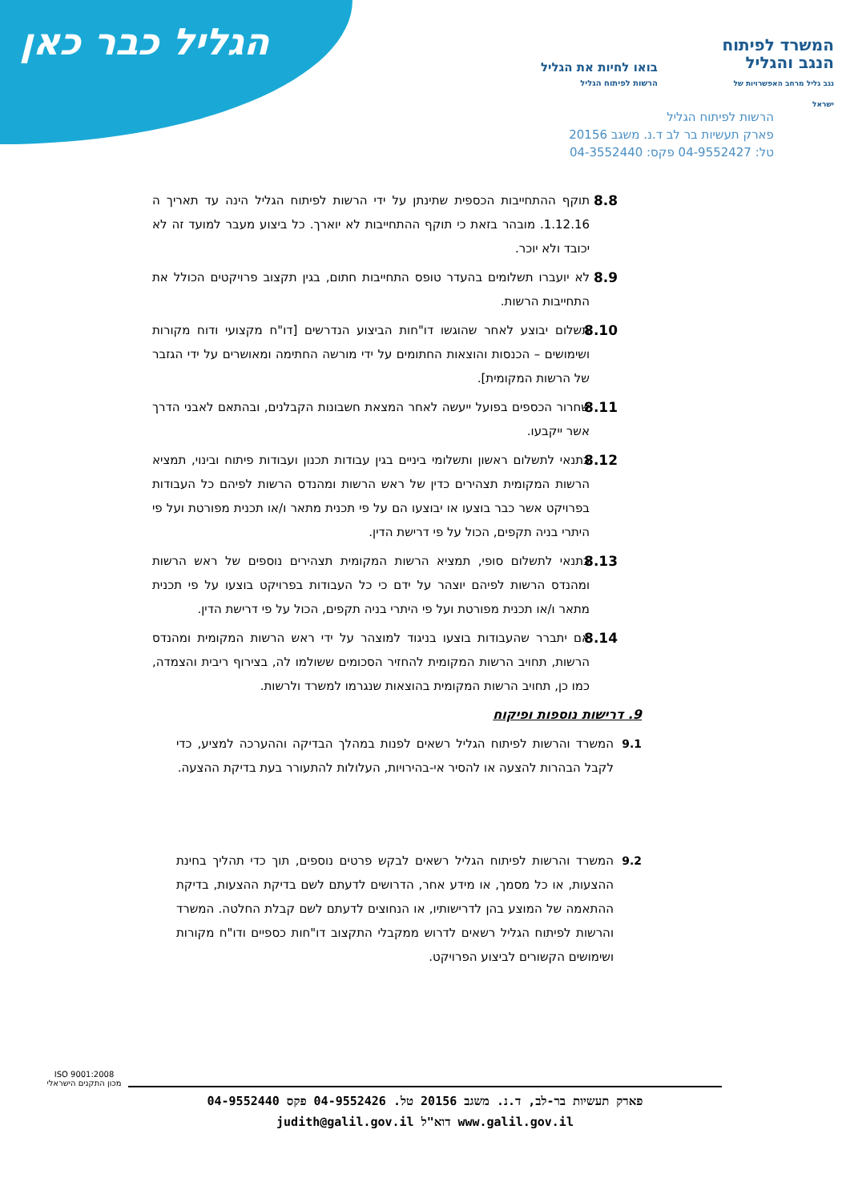הגליל כבר כאן
המשרד לפיתוח הנגב והגליל
נגב גליל מרחב האפשרויות של ישראל
בואו לחיות את הגליל
הרשות לפיתוח הגליל
הרשות לפיתוח הגליל
פארק תעשיות בר לב ד.נ. משגב 20156
טל: 04-9552427 פקס: 04-3552440
8.8 תוקף ההתחייבות הכספית שתינתן על ידי הרשות לפיתוח הגליל הינה עד תאריך ה 1.12.16. מובהר בזאת כי תוקף ההתחייבות לא יוארך. כל ביצוע מעבר למועד זה לא יכובד ולא יוכר.
8.9 לא יועברו תשלומים בהעדר טופס התחייבות חתום, בגין תקצוב פרויקטים הכולל את התחייבות הרשות.
8.10 תשלום יבוצע לאחר שהוגשו דו"חות הביצוע הנדרשים [דו"ח מקצועי ודוח מקורות ושימושים – הכנסות והוצאות החתומים על ידי מורשה החתימה ומאושרים על ידי הגזבר של הרשות המקומית].
8.11 שחרור הכספים בפועל ייעשה לאחר המצאת חשבונות הקבלנים, ובהתאם לאבני הדרך אשר ייקבעו.
8.12 כתנאי לתשלום ראשון ותשלומי ביניים בגין עבודות תכנון ועבודות פיתוח ובינוי, תמציא הרשות המקומית תצהירים כדין של ראש הרשות ומהנדס הרשות לפיהם כל העבודות בפרויקט אשר כבר בוצעו או יבוצעו הם על פי תכנית מתאר ו/או תכנית מפורטת ועל פי היתרי בניה תקפים, הכול על פי דרישת הדין.
8.13 כתנאי לתשלום סופי, תמציא הרשות המקומית תצהירים נוספים של ראש הרשות ומהנדס הרשות לפיהם יוצהר על ידם כי כל העבודות בפרויקט בוצעו על פי תכנית מתאר ו/או תכנית מפורטת ועל פי היתרי בניה תקפים, הכול על פי דרישת הדין.
8.14 אם יתברר שהעבודות בוצעו בניגוד למוצהר על ידי ראש הרשות המקומית ומהנדס הרשות, תחויב הרשות המקומית להחזיר הסכומים ששולמו לה, בצירוף ריבית והצמדה, כמו כן, תחויב הרשות המקומית בהוצאות שנגרמו למשרד ולרשות.
9. דרישות נוספות ופיקוח
9.1 המשרד והרשות לפיתוח הגליל רשאים לפנות במהלך הבדיקה וההערכה למציע, כדי לקבל הבהרות להצעה או להסיר אי-בהירויות, העלולות להתעורר בעת בדיקת ההצעה.
9.2 המשרד והרשות לפיתוח הגליל רשאים לבקש פרטים נוספים, תוך כדי תהליך בחינת ההצעות, או כל מסמך, או מידע אחר, הדרושים לדעתם לשם בדיקת ההצעות, בדיקת ההתאמה של המוצע בהן לדרישותיו, או הנחוצים לדעתם לשם קבלת החלטה. המשרד והרשות לפיתוח הגליל רשאים לדרוש ממקבלי התקצוב דו"חות כספיים ודו"ח מקורות ושימושים הקשורים לביצוע הפרויקט.
ISO 9001:2008
מכון התקנים הישראלי
פארק תעשיות בר-לב, ד.נ. משגב 20156 טל. 04-9552426 פקס 04-9552440
www.galil.gov.il דוא"ל judith@galil.gov.il